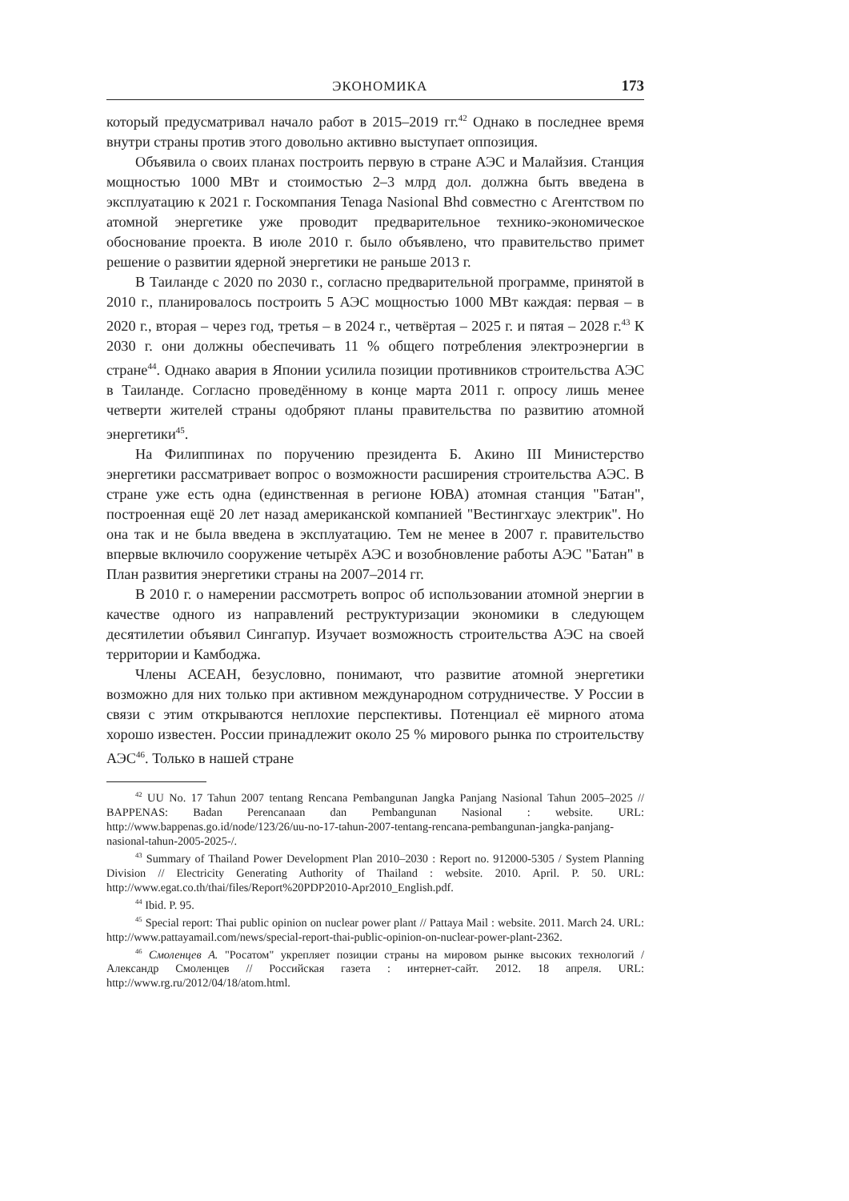ЭКОНОМИКА 173
который предусматривал начало работ в 2015–2019 гг.<sup>42</sup> Однако в последнее время внутри страны против этого довольно активно выступает оппозиция.
Объявила о своих планах построить первую в стране АЭС и Малайзия. Станция мощностью 1000 МВт и стоимостью 2–3 млрд дол. должна быть введена в эксплуатацию к 2021 г. Госкомпания Tenaga Nasional Bhd совместно с Агентством по атомной энергетике уже проводит предварительное технико-экономическое обоснование проекта. В июле 2010 г. было объявлено, что правительство примет решение о развитии ядерной энергетики не раньше 2013 г.
В Таиланде с 2020 по 2030 г., согласно предварительной программе, принятой в 2010 г., планировалось построить 5 АЭС мощностью 1000 МВт каждая: первая – в 2020 г., вторая – через год, третья – в 2024 г., четвёртая – 2025 г. и пятая – 2028 г.<sup>43</sup> К 2030 г. они должны обеспечивать 11 % общего потребления электроэнергии в стране<sup>44</sup>. Однако авария в Японии усилила позиции противников строительства АЭС в Таиланде. Согласно проведённому в конце марта 2011 г. опросу лишь менее четверти жителей страны одобряют планы правительства по развитию атомной энергетики<sup>45</sup>.
На Филиппинах по поручению президента Б. Акино III Министерство энергетики рассматривает вопрос о возможности расширения строительства АЭС. В стране уже есть одна (единственная в регионе ЮВА) атомная станция "Батан", построенная ещё 20 лет назад американской компанией "Вестингхаус электрик". Но она так и не была введена в эксплуатацию. Тем не менее в 2007 г. правительство впервые включило сооружение четырёх АЭС и возобновление работы АЭС "Батан" в План развития энергетики страны на 2007–2014 гг.
В 2010 г. о намерении рассмотреть вопрос об использовании атомной энергии в качестве одного из направлений реструктуризации экономики в следующем десятилетии объявил Сингапур. Изучает возможность строительства АЭС на своей территории и Камбоджа.
Члены АСЕАН, безусловно, понимают, что развитие атомной энергетики возможно для них только при активном международном сотрудничестве. У России в связи с этим открываются неплохие перспективы. Потенциал её мирного атома хорошо известен. России принадлежит около 25 % мирового рынка по строительству АЭС<sup>46</sup>. Только в нашей стране
<sup>42</sup> UU No. 17 Tahun 2007 tentang Rencana Pembangunan Jangka Panjang Nasional Tahun 2005–2025 // BAPPENAS: Badan Perencanaan dan Pembangunan Nasional : website. URL: http://www.bappenas.go.id/node/123/26/uu-no-17-tahun-2007-tentang-rencana-pembangunan-jangka-panjang-nasional-tahun-2005-2025-/.
<sup>43</sup> Summary of Thailand Power Development Plan 2010–2030 : Report no. 912000-5305 / System Planning Division // Electricity Generating Authority of Thailand : website. 2010. April. P. 50. URL: http://www.egat.co.th/thai/files/Report%20PDP2010-Apr2010_English.pdf.
<sup>44</sup> Ibid. P. 95.
<sup>45</sup> Special report: Thai public opinion on nuclear power plant // Pattaya Mail : website. 2011. March 24. URL: http://www.pattayamail.com/news/special-report-thai-public-opinion-on-nuclear-power-plant-2362.
<sup>46</sup> Смоленцев А. "Росатом" укрепляет позиции страны на мировом рынке высоких технологий / Александр Смоленцев // Российская газета : интернет-сайт. 2012. 18 апреля. URL: http://www.rg.ru/2012/04/18/atom.html.